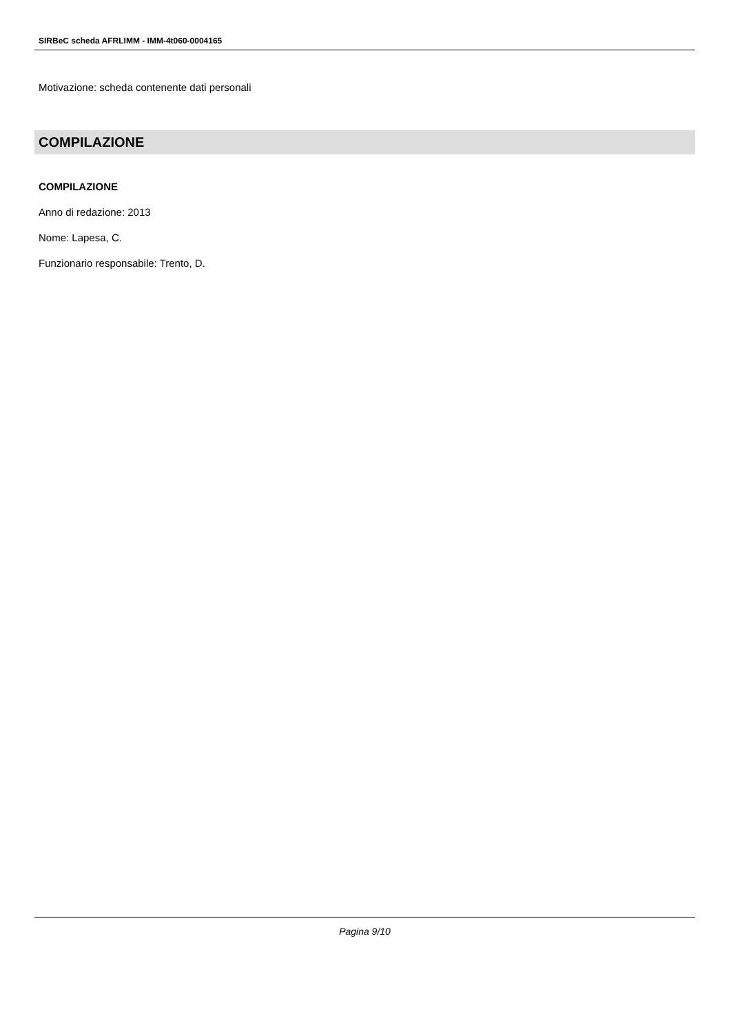SIRBeC scheda AFRLIMM - IMM-4t060-0004165
Motivazione: scheda contenente dati personali
COMPILAZIONE
COMPILAZIONE
Anno di redazione: 2013
Nome: Lapesa, C.
Funzionario responsabile: Trento, D.
Pagina 9/10